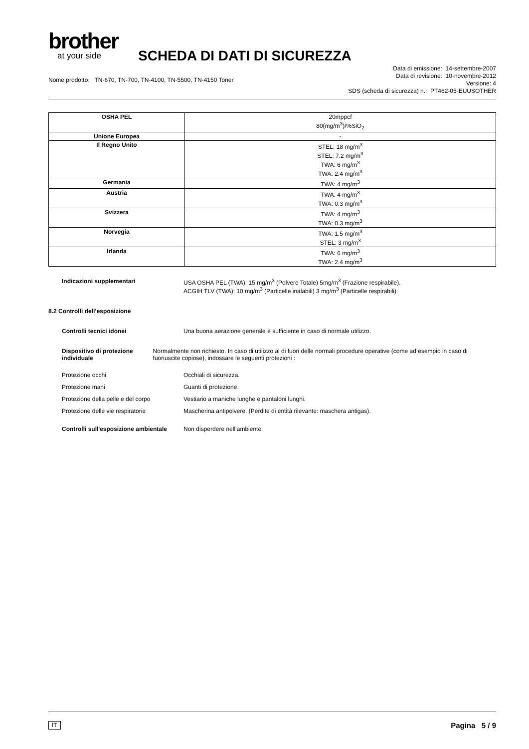brother
at your side
SCHEDA DI DATI DI SICUREZZA
Nome prodotto: TN-670, TN-700, TN-4100, TN-5500, TN-4150 Toner
Data di emissione: 14-settembre-2007
Data di revisione: 10-novembre-2012
Versione: 4
SDS (scheda di sicurezza) n.: PT462-05-EUUSOTHER
| OSHA PEL | 20mppcf 80(mg/m<sup>3</sup>)/%SiO<sub>2</sub> |
| Unione Europea | - |
| Il Regno Unito | STEL: 18 mg/m<sup>3</sup> STEL: 7.2 mg/m<sup>3</sup> TWA: 6 mg/m<sup>3</sup> TWA: 2.4 mg/m<sup>3</sup> |
| Germania | TWA: 4 mg/m<sup>3</sup> |
| Austria | TWA: 4 mg/m<sup>3</sup> TWA: 0.3 mg/m<sup>3</sup> |
| Svizzera | TWA: 4 mg/m<sup>3</sup> TWA: 0.3 mg/m<sup>3</sup> |
| Norvegia | TWA: 1.5 mg/m<sup>3</sup> STEL: 3 mg/m<sup>3</sup> |
| Irlanda | TWA: 6 mg/m<sup>3</sup> TWA: 2.4 mg/m<sup>3</sup> |
Indicazioni supplementari USA OSHA PEL (TWA): 15 mg/m<sup>3</sup> (Polvere Totale) 5mg/m<sup>3</sup> (Frazione respirabile).
ACGIH TLV (TWA): 10 mg/m<sup>3</sup> (Particelle inalabili) 3 mg/m<sup>3</sup> (Particelle respirabili)
8.2 Controlli dell’esposizione
Controlli tecnici idonei Una buona aerazione generale è sufficiente in caso di normale utilizzo.
Dispositivo di protezione individuale
Normalmente non richiesto. In caso di utilizzo al di fuori delle normali procedure operative (come ad esempio in caso di fuoriuscite copiose), indossare le seguenti protezioni :
Protezione occhi Occhiali di sicurezza.
Protezione mani Guanti di protezione.
Protezione della pelle e del corpo
Vestiario a maniche lunghe e pantaloni lunghi.
Protezione delle vie respiratorie Mascherina antipolvere. (Perdite di entità rilevante: maschera antigas).
Controlli sull'esposizione ambientale
Non disperdere nell’ambiente.
IT Pagina 5 / 9